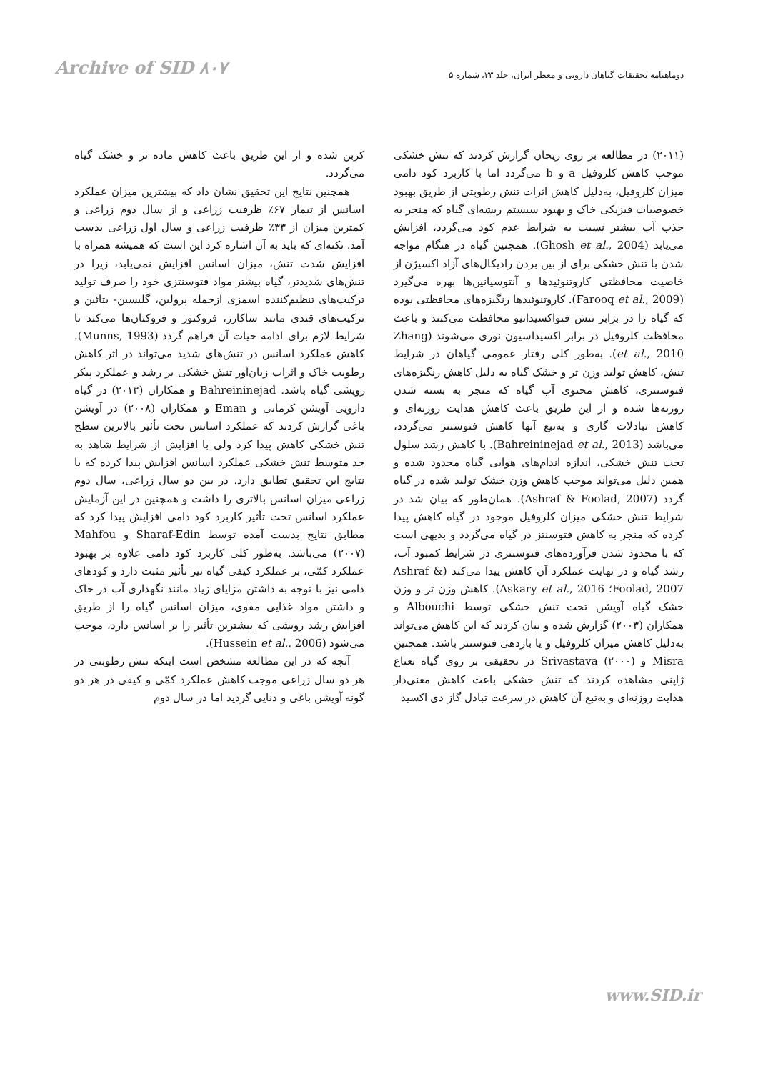Archive of SID ۸۰۷
دوماهنامه تحقیقات گیاهان دارویی و معطر ایران، جلد ۳۳، شماره ۵
(۲۰۱۱) در مطالعه بر روی ریحان گزارش کردند که تنش خشکی موجب کاهش کلروفیل a و b می‌گردد اما با کاربرد کود دامی میزان کلروفیل، به‌دلیل کاهش اثرات تنش رطوبتی از طریق بهبود خصوصیات فیزیکی خاک و بهبود سیستم ریشه‌ای گیاه که منجر به جذب آب بیشتر نسبت به شرایط عدم کود می‌گردد، افزایش می‌یابد (Ghosh et al., 2004). همچنین گیاه در هنگام مواجه شدن با تنش خشکی برای از بین بردن رادیکال‌های آزاد اکسیژن از خاصیت محافظتی کاروتنوئیدها و آنتوسیانین‌ها بهره می‌گیرد (Farooq et al., 2009). کاروتنوئیدها رنگیزه‌های محافظتی بوده که گیاه را در برابر تنش فتواکسیداتیو محافظت می‌کنند و باعث محافظت کلروفیل در برابر اکسیداسیون نوری می‌شوند (Zhang et al., 2010). به‌طور کلی رفتار عمومی گیاهان در شرایط تنش، کاهش تولید وزن تر و خشک گیاه به دلیل کاهش رنگیزه‌های فتوسنتزی، کاهش محتوی آب گیاه که منجر به بسته شدن روزنه‌ها شده و از این طریق باعث کاهش هدایت روزنه‌ای و کاهش تبادلات گازی و به‌تبع آنها کاهش فتوسنتز می‌گردد، می‌باشد (Bahreininejad et al., 2013). با کاهش رشد سلول تحت تنش خشکی، اندازه اندام‌های هوایی گیاه محدود شده و همین دلیل می‌تواند موجب کاهش وزن خشک تولید شده در گیاه گردد (Ashraf & Foolad, 2007). همان‌طور که بیان شد در شرایط تنش خشکی میزان کلروفیل موجود در گیاه کاهش پیدا کرده که منجر به کاهش فتوسنتز در گیاه می‌گردد و بدیهی است که با محدود شدن فرآورده‌های فتوسنتزی در شرایط کمبود آب، رشد گیاه و در نهایت عملکرد آن کاهش پیدا می‌کند (Ashraf & Foolad, 2007؛ Askary et al., 2016). کاهش وزن تر و وزن خشک گیاه آویشن تحت تنش خشکی توسط Albouchi و همکاران (۲۰۰۳) گزارش شده و بیان کردند که این کاهش می‌تواند به‌دلیل کاهش میزان کلروفیل و یا بازدهی فتوسنتز باشد. همچنین Misra و Srivastava (۲۰۰۰) در تحقیقی بر روی گیاه نعناع ژاپنی مشاهده کردند که تنش خشکی باعث کاهش معنی‌دار هدایت روزنه‌ای و به‌تبع آن کاهش در سرعت تبادل گاز دی اکسید
کربن شده و از این طریق باعث کاهش ماده تر و خشک گیاه می‌گردد.
همچنین نتایج این تحقیق نشان داد که بیشترین میزان عملکرد اسانس از تیمار ۶۷٪ ظرفیت زراعی و از سال دوم زراعی و کمترین میزان از ۳۳٪ ظرفیت زراعی و سال اول زراعی بدست آمد. نکته‌ای که باید به آن اشاره کرد این است که همیشه همراه با افزایش شدت تنش، میزان اسانس افزایش نمی‌یابد، زیرا در تنش‌های شدیدتر، گیاه بیشتر مواد فتوسنتزی خود را صرف تولید ترکیب‌های تنظیم‌کننده اسمزی ازجمله پرولین، گلیسین- بتائین و ترکیب‌های قندی مانند ساکارز، فروکتوز و فروکتان‌ها می‌کند تا شرایط لازم برای ادامه حیات آن فراهم گردد (Munns, 1993). کاهش عملکرد اسانس در تنش‌های شدید می‌تواند در اثر کاهش رطوبت خاک و اثرات زیان‌آور تنش خشکی بر رشد و عملکرد پیکر رویشی گیاه باشد. Bahreininejad و همکاران (۲۰۱۳) در گیاه دارویی آویشن کرمانی و Eman و همکاران (۲۰۰۸) در آویشن باغی گزارش کردند که عملکرد اسانس تحت تأثیر بالاترین سطح تنش خشکی کاهش پیدا کرد ولی با افزایش از شرایط شاهد به حد متوسط تنش خشکی عملکرد اسانس افزایش پیدا کرده که با نتایج این تحقیق تطابق دارد. در بین دو سال زراعی، سال دوم زراعی میزان اسانس بالاتری را داشت و همچنین در این آزمایش عملکرد اسانس تحت تأثیر کاربرد کود دامی افزایش پیدا کرد که مطابق نتایج بدست آمده توسط Sharaf-Edin و Mahfou (۲۰۰۷) می‌باشد. به‌طور کلی کاربرد کود دامی علاوه بر بهبود عملکرد کمّی، بر عملکرد کیفی گیاه نیز تأثیر مثبت دارد و کودهای دامی نیز با توجه به داشتن مزایای زیاد مانند نگهداری آب در خاک و داشتن مواد غذایی مقوی، میزان اسانس گیاه را از طریق افزایش رشد رویشی که بیشترین تأثیر را بر اسانس دارد، موجب می‌شود (Hussein et al., 2006).
آنچه که در این مطالعه مشخص است اینکه تنش رطوبتی در هر دو سال زراعی موجب کاهش عملکرد کمّی و کیفی در هر دو گونه آویشن باغی و دنایی گردید اما در سال دوم
www.SID.ir